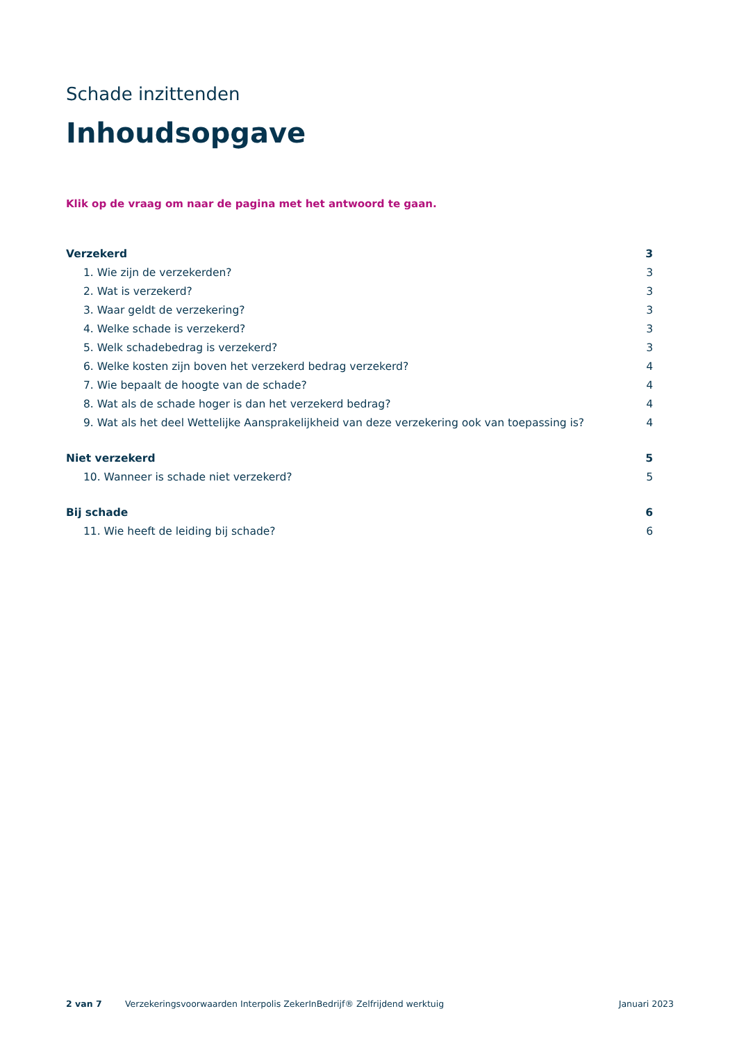Schade inzittenden
Inhoudsopgave
Klik op de vraag om naar de pagina met het antwoord te gaan.
Verzekerd 3
1. Wie zijn de verzekerden? 3
2. Wat is verzekerd? 3
3. Waar geldt de verzekering? 3
4. Welke schade is verzekerd? 3
5. Welk schadebedrag is verzekerd? 3
6. Welke kosten zijn boven het verzekerd bedrag verzekerd? 4
7. Wie bepaalt de hoogte van de schade? 4
8. Wat als de schade hoger is dan het verzekerd bedrag? 4
9. Wat als het deel Wettelijke Aansprakelijkheid van deze verzekering ook van toepassing is? 4
Niet verzekerd 5
10. Wanneer is schade niet verzekerd? 5
Bij schade 6
11. Wie heeft de leiding bij schade? 6
2 van 7 Verzekeringsvoorwaarden Interpolis ZekerInBedrijf® Zelfrijdend werktuig Januari 2023